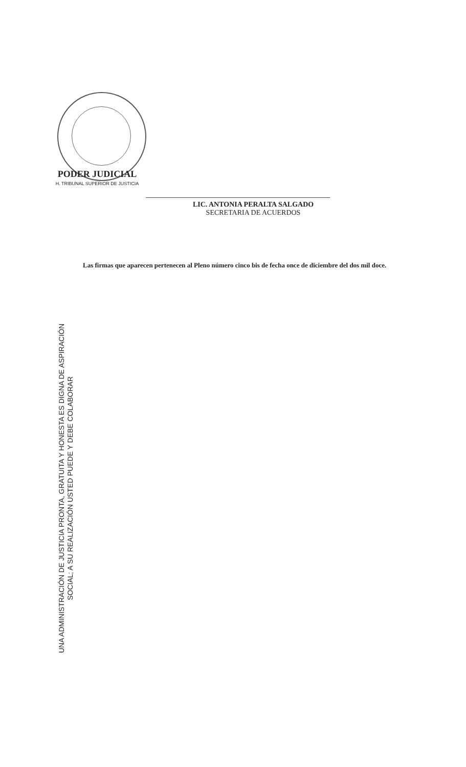PODER JUDICIAL
H. TRIBUNAL SUPERIOR DE JUSTICIA
LIC. ANTONIA PERALTA SALGADO
SECRETARIA DE ACUERDOS
Las firmas que aparecen pertenecen al Pleno número cinco bis de fecha once de diciembre del dos mil doce.
UNA ADMINISTRACIÓN DE JUSTICIA PRONTA, GRATUITA Y HONESTA ES DIGNA DE ASPIRACIÓN
SOCIAL; A SU REALIZACIÓN USTED PUEDE Y DEBE COLABORAR